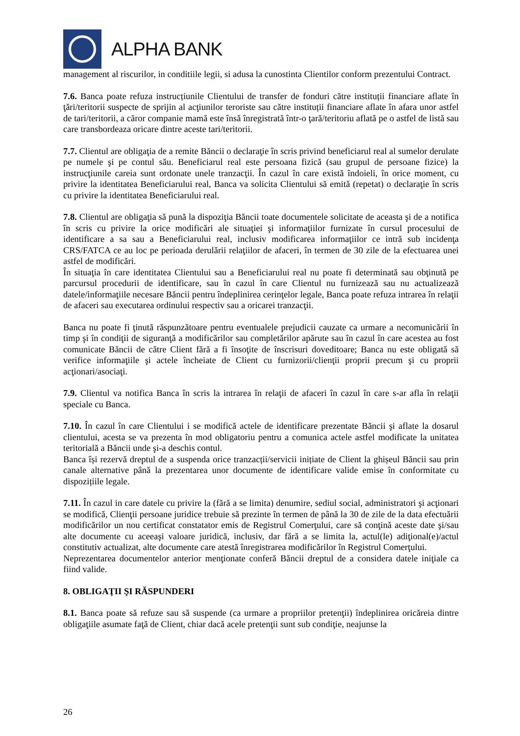ALPHA BANK
management al riscurilor, in conditiile legii, si adusa la cunostinta Clientilor conform prezentului Contract.
7.6. Banca poate refuza instrucțiunile Clientului de transfer de fonduri către instituții financiare aflate în ţări/teritorii suspecte de sprijin al acţiunilor teroriste sau către instituții financiare aflate în afara unor astfel de tari/teritorii, a căror companie mamă este însă înregistrată într-o ţară/teritoriu aflată pe o astfel de listă sau care transbordeaza oricare dintre aceste tari/teritorii.
7.7. Clientul are obligaţia de a remite Băncii o declaraţie în scris privind beneficiarul real al sumelor derulate pe numele şi pe contul său. Beneficiarul real este persoana fizică (sau grupul de persoane fizice) la instrucţiunile careia sunt ordonate unele tranzacţii. În cazul în care există îndoieli, în orice moment, cu privire la identitatea Beneficiarului real, Banca va solicita Clientului să emită (repetat) o declaraţie în scris cu privire la identitatea Beneficiarului real.
7.8. Clientul are obligaţia să pună la dispoziţia Băncii toate documentele solicitate de aceasta şi de a notifica în scris cu privire la orice modificări ale situaţiei şi informaţiilor furnizate în cursul procesului de identificare a sa sau a Beneficiarului real, inclusiv modificarea informaţiilor ce intră sub incidenţa CRS/FATCA ce au loc pe perioada derulării relaţiilor de afaceri, în termen de 30 zile de la efectuarea unei astfel de modificări.
În situaţia în care identitatea Clientului sau a Beneficiarului real nu poate fi determinată sau obţinută pe parcursul procedurii de identificare, sau în cazul în care Clientul nu furnizează sau nu actualizează datele/informaţiile necesare Băncii pentru îndeplinirea cerinţelor legale, Banca poate refuza intrarea în relaţii de afaceri sau executarea ordinului respectiv sau a oricarei tranzacţii.
Banca nu poate fi ţinută răspunzătoare pentru eventualele prejudicii cauzate ca urmare a necomunicării în timp şi în condiţii de siguranţă a modificărilor sau completărilor apărute sau în cazul în care acestea au fost comunicate Băncii de către Client fără a fi însoţite de înscrisuri doveditoare; Banca nu este obligată să verifice informaţiile şi actele încheiate de Client cu furnizorii/clienţii proprii precum şi cu proprii acţionari/asociaţi.
7.9. Clientul va notifica Banca în scris la intrarea în relaţii de afaceri în cazul în care s-ar afla în relaţii speciale cu Banca.
7.10. În cazul în care Clientului i se modifică actele de identificare prezentate Băncii şi aflate la dosarul clientului, acesta se va prezenta în mod obligatoriu pentru a comunica actele astfel modificate la unitatea teritorială a Băncii unde şi-a deschis contul.
Banca își rezervă dreptul de a suspenda orice tranzacții/servicii inițiate de Client la ghișeul Băncii sau prin canale alternative până la prezentarea unor documente de identificare valide emise în conformitate cu dispozițiile legale.
7.11. În cazul in care datele cu privire la (fără a se limita) denumire, sediul social, administratori şi acţionari se modifică, Clienţii persoane juridice trebuie să prezinte în termen de până la 30 de zile de la data efectuării modificărilor un nou certificat constatator emis de Registrul Comerţului, care să conţină aceste date şi/sau alte documente cu aceeaşi valoare juridică, inclusiv, dar fără a se limita la, actul(le) adiţional(e)/actul constitutiv actualizat, alte documente care atestă înregistrarea modificărilor în Registrul Comerţului.
Neprezentarea documentelor anterior menţionate conferă Băncii dreptul de a considera datele iniţiale ca fiind valide.
8. OBLIGAŢII ŞI RĂSPUNDERI
8.1. Banca poate să refuze sau să suspende (ca urmare a propriilor pretenţii) îndeplinirea oricăreia dintre obligaţiile asumate faţă de Client, chiar dacă acele pretenţii sunt sub condiţie, neajunse la
26